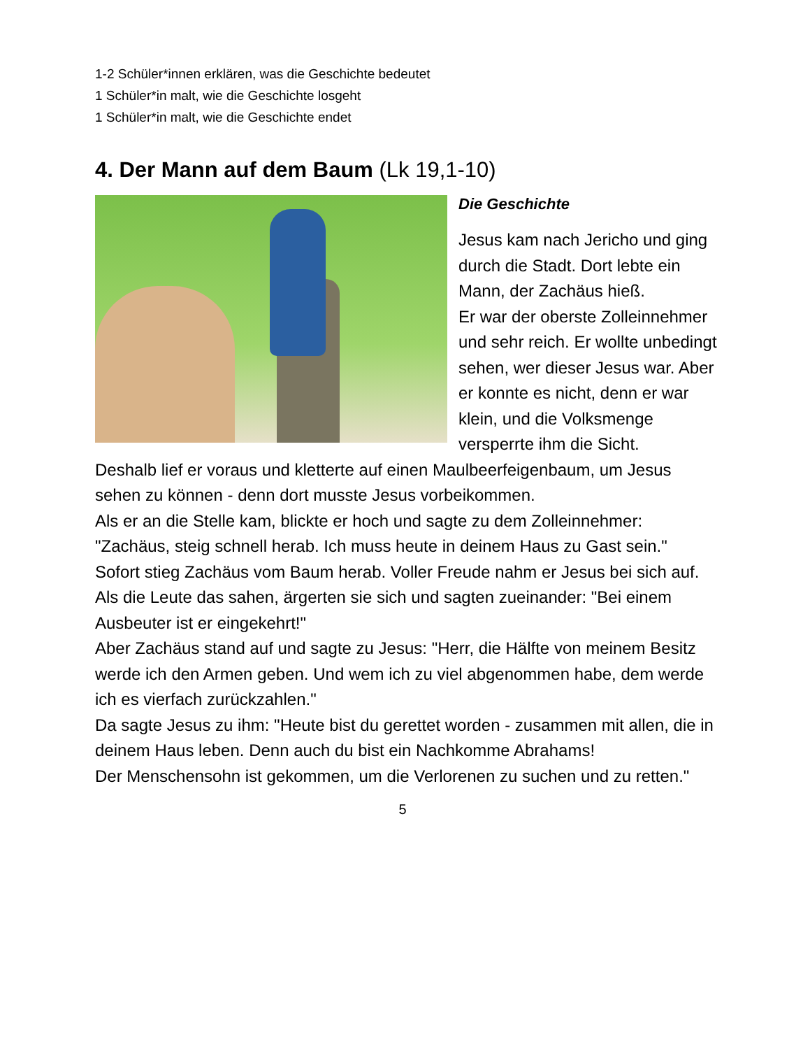1-2 Schüler*innen erklären, was die Geschichte bedeutet
1 Schüler*in malt, wie die Geschichte losgeht
1 Schüler*in malt, wie die Geschichte endet
4. Der Mann auf dem Baum (Lk 19,1-10)
Die Geschichte
Jesus kam nach Jericho und ging durch die Stadt. Dort lebte ein Mann, der Zachäus hieß.
Er war der oberste Zolleinnehmer und sehr reich. Er wollte unbedingt sehen, wer dieser Jesus war. Aber er konnte es nicht, denn er war klein, und die Volksmenge versperrte ihm die Sicht.
Deshalb lief er voraus und kletterte auf einen Maulbeerfeigenbaum, um Jesus sehen zu können - denn dort musste Jesus vorbeikommen.
Als er an die Stelle kam, blickte er hoch und sagte zu dem Zolleinnehmer: "Zachäus, steig schnell herab. Ich muss heute in deinem Haus zu Gast sein."
Sofort stieg Zachäus vom Baum herab. Voller Freude nahm er Jesus bei sich auf.
Als die Leute das sahen, ärgerten sie sich und sagten zueinander: "Bei einem Ausbeuter ist er eingekehrt!"
Aber Zachäus stand auf und sagte zu Jesus: "Herr, die Hälfte von meinem Besitz werde ich den Armen geben. Und wem ich zu viel abgenommen habe, dem werde ich es vierfach zurückzahlen."
Da sagte Jesus zu ihm: "Heute bist du gerettet worden - zusammen mit allen, die in deinem Haus leben. Denn auch du bist ein Nachkomme Abrahams!
Der Menschensohn ist gekommen, um die Verlorenen zu suchen und zu retten."
5